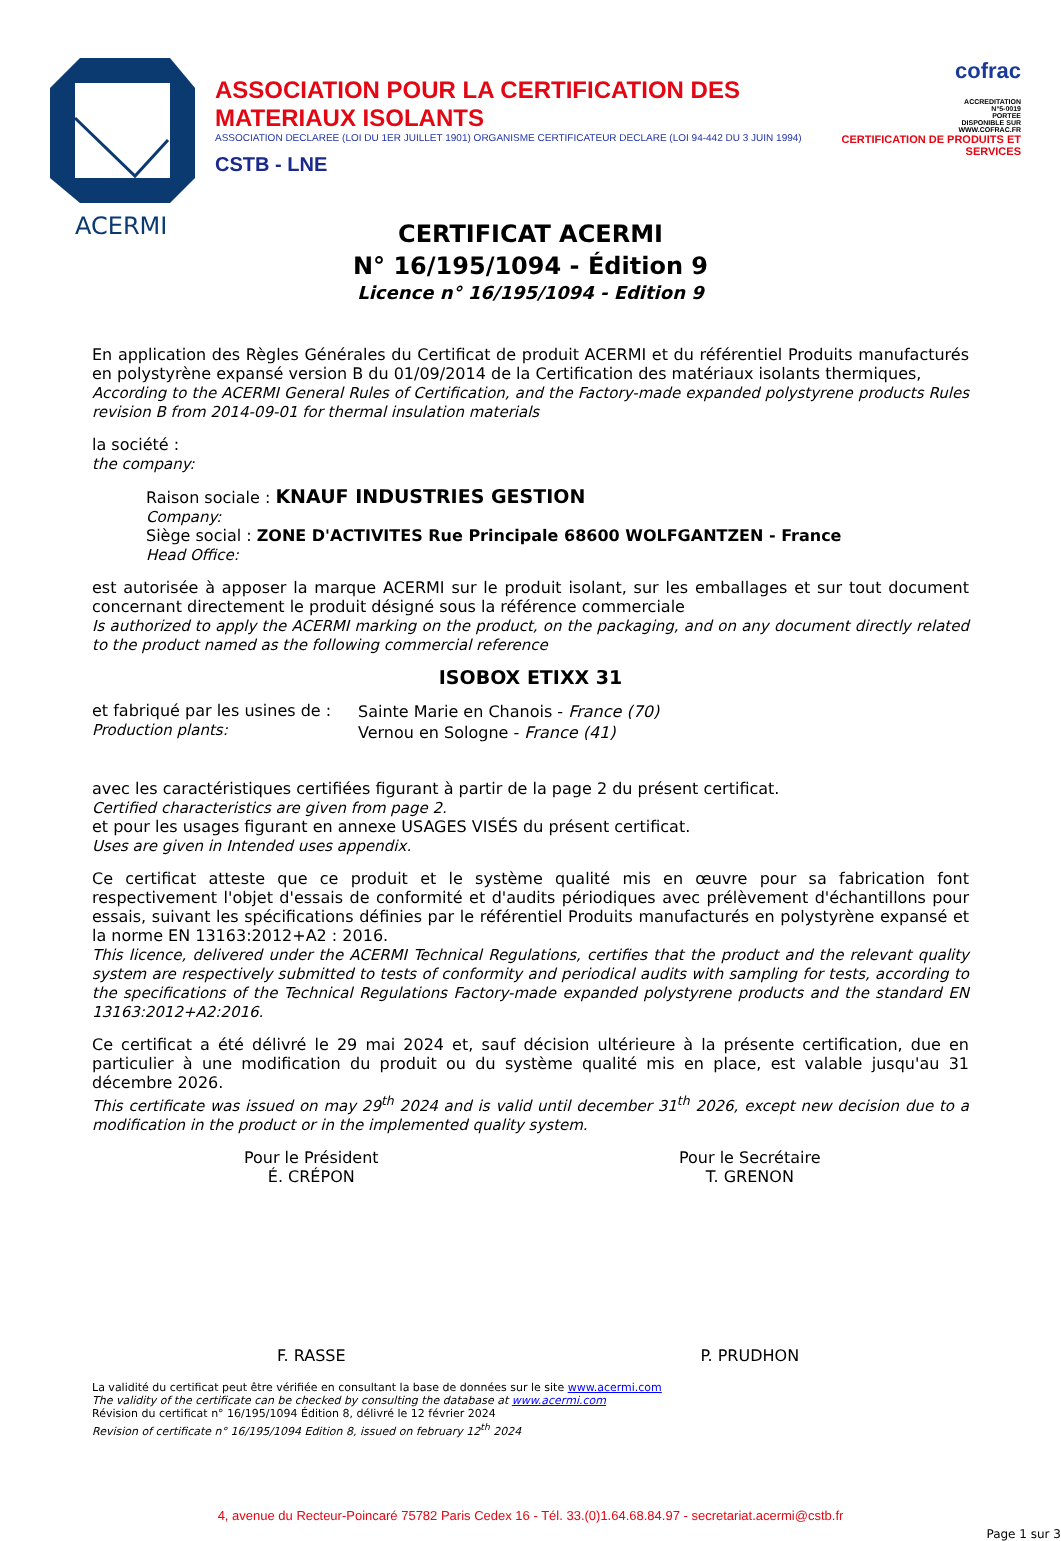ACERMI
ASSOCIATION POUR LA CERTIFICATION DES MATERIAUX ISOLANTS
ASSOCIATION DECLAREE (LOI DU 1ER JUILLET 1901) ORGANISME CERTIFICATEUR DECLARE (LOI 94-442 DU 3 JUIN 1994)
CSTB - LNE
cofrac
ACCREDITATION
N°5-0019
PORTEE
DISPONIBLE SUR
WWW.COFRAC.FR
CERTIFICATION DE PRODUITS ET SERVICES
CERTIFICAT ACERMI
N° 16/195/1094 - Édition 9
Licence n° 16/195/1094 - Edition 9
En application des Règles Générales du Certificat de produit ACERMI et du référentiel Produits manufacturés en polystyrène expansé version B du 01/09/2014 de la Certification des matériaux isolants thermiques,
According to the ACERMI General Rules of Certification, and the Factory-made expanded polystyrene products Rules revision B from 2014-09-01 for thermal insulation materials
la société :
the company:
Raison sociale : KNAUF INDUSTRIES GESTION
Company:
Siège social : ZONE D'ACTIVITES Rue Principale 68600 WOLFGANTZEN - France
Head Office:
est autorisée à apposer la marque ACERMI sur le produit isolant, sur les emballages et sur tout document concernant directement le produit désigné sous la référence commerciale
Is authorized to apply the ACERMI marking on the product, on the packaging, and on any document directly related to the product named as the following commercial reference
ISOBOX ETIXX 31
et fabriqué par les usines de :
Production plants:
Sainte Marie en Chanois - France (70)
Vernou en Sologne - France (41)
avec les caractéristiques certifiées figurant à partir de la page 2 du présent certificat.
Certified characteristics are given from page 2.
et pour les usages figurant en annexe USAGES VISÉS du présent certificat.
Uses are given in Intended uses appendix.
Ce certificat atteste que ce produit et le système qualité mis en œuvre pour sa fabrication font respectivement l'objet d'essais de conformité et d'audits périodiques avec prélèvement d'échantillons pour essais, suivant les spécifications définies par le référentiel Produits manufacturés en polystyrène expansé et la norme EN 13163:2012+A2 : 2016.
This licence, delivered under the ACERMI Technical Regulations, certifies that the product and the relevant quality system are respectively submitted to tests of conformity and periodical audits with sampling for tests, according to the specifications of the Technical Regulations Factory-made expanded polystyrene products and the standard EN 13163:2012+A2:2016.
Ce certificat a été délivré le 29 mai 2024 et, sauf décision ultérieure à la présente certification, due en particulier à une modification du produit ou du système qualité mis en place, est valable jusqu'au 31 décembre 2026.
This certificate was issued on may 29<sup>th</sup> 2024 and is valid until december 31<sup>th</sup> 2026, except new decision due to a modification in the product or in the implemented quality system.
Pour le Président
É. CRÉPON
F. RASSE
Pour le Secrétaire
T. GRENON
P. PRUDHON
La validité du certificat peut être vérifiée en consultant la base de données sur le site www.acermi.com
The validity of the certificate can be checked by consulting the database at www.acermi.com
Révision du certificat n° 16/195/1094 Édition 8, délivré le 12 février 2024
Revision of certificate n° 16/195/1094 Edition 8, issued on february 12<sup>th</sup> 2024
4, avenue du Recteur-Poincaré 75782 Paris Cedex 16 - Tél. 33.(0)1.64.68.84.97 - secretariat.acermi@cstb.fr
Page 1 sur 3